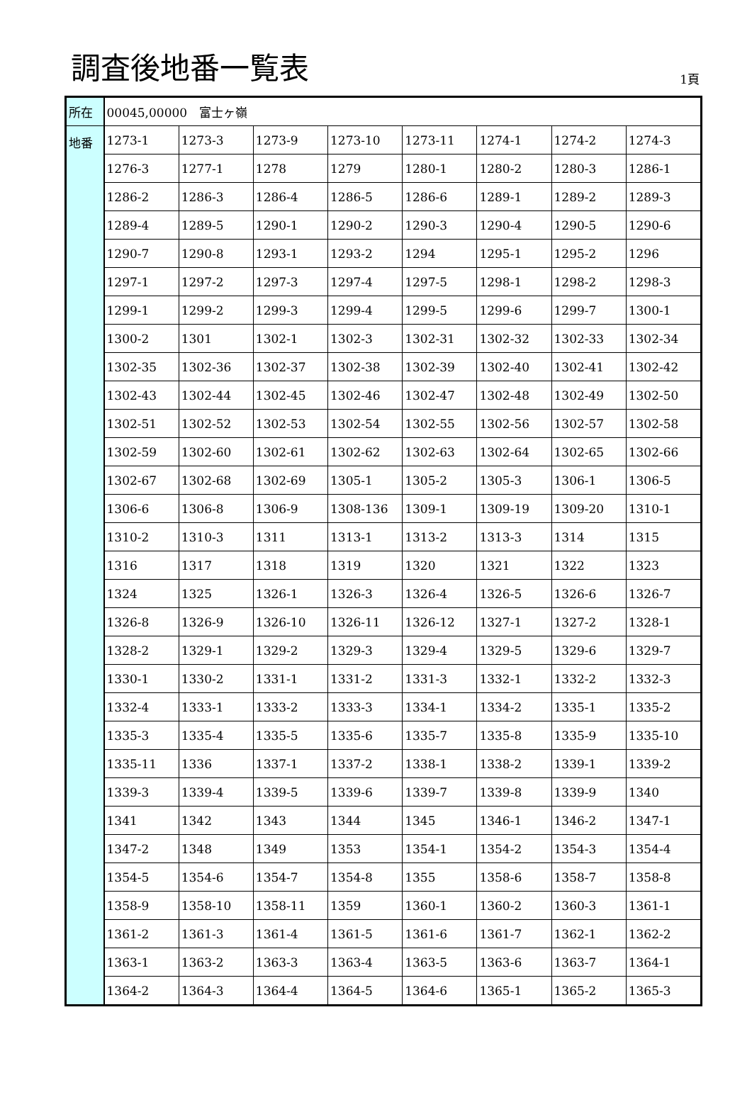調査後地番一覧表
1頁
| 所在 | 00045,00000 富士ヶ嶺 | | | | | | | |
| 地番 | 1273-1 | 1273-3 | 1273-9 | 1273-10 | 1273-11 | 1274-1 | 1274-2 | 1274-3 |
| | 1276-3 | 1277-1 | 1278 | 1279 | 1280-1 | 1280-2 | 1280-3 | 1286-1 |
| | 1286-2 | 1286-3 | 1286-4 | 1286-5 | 1286-6 | 1289-1 | 1289-2 | 1289-3 |
| | 1289-4 | 1289-5 | 1290-1 | 1290-2 | 1290-3 | 1290-4 | 1290-5 | 1290-6 |
| | 1290-7 | 1290-8 | 1293-1 | 1293-2 | 1294 | 1295-1 | 1295-2 | 1296 |
| | 1297-1 | 1297-2 | 1297-3 | 1297-4 | 1297-5 | 1298-1 | 1298-2 | 1298-3 |
| | 1299-1 | 1299-2 | 1299-3 | 1299-4 | 1299-5 | 1299-6 | 1299-7 | 1300-1 |
| | 1300-2 | 1301 | 1302-1 | 1302-3 | 1302-31 | 1302-32 | 1302-33 | 1302-34 |
| | 1302-35 | 1302-36 | 1302-37 | 1302-38 | 1302-39 | 1302-40 | 1302-41 | 1302-42 |
| | 1302-43 | 1302-44 | 1302-45 | 1302-46 | 1302-47 | 1302-48 | 1302-49 | 1302-50 |
| | 1302-51 | 1302-52 | 1302-53 | 1302-54 | 1302-55 | 1302-56 | 1302-57 | 1302-58 |
| | 1302-59 | 1302-60 | 1302-61 | 1302-62 | 1302-63 | 1302-64 | 1302-65 | 1302-66 |
| | 1302-67 | 1302-68 | 1302-69 | 1305-1 | 1305-2 | 1305-3 | 1306-1 | 1306-5 |
| | 1306-6 | 1306-8 | 1306-9 | 1308-136 | 1309-1 | 1309-19 | 1309-20 | 1310-1 |
| | 1310-2 | 1310-3 | 1311 | 1313-1 | 1313-2 | 1313-3 | 1314 | 1315 |
| | 1316 | 1317 | 1318 | 1319 | 1320 | 1321 | 1322 | 1323 |
| | 1324 | 1325 | 1326-1 | 1326-3 | 1326-4 | 1326-5 | 1326-6 | 1326-7 |
| | 1326-8 | 1326-9 | 1326-10 | 1326-11 | 1326-12 | 1327-1 | 1327-2 | 1328-1 |
| | 1328-2 | 1329-1 | 1329-2 | 1329-3 | 1329-4 | 1329-5 | 1329-6 | 1329-7 |
| | 1330-1 | 1330-2 | 1331-1 | 1331-2 | 1331-3 | 1332-1 | 1332-2 | 1332-3 |
| | 1332-4 | 1333-1 | 1333-2 | 1333-3 | 1334-1 | 1334-2 | 1335-1 | 1335-2 |
| | 1335-3 | 1335-4 | 1335-5 | 1335-6 | 1335-7 | 1335-8 | 1335-9 | 1335-10 |
| | 1335-11 | 1336 | 1337-1 | 1337-2 | 1338-1 | 1338-2 | 1339-1 | 1339-2 |
| | 1339-3 | 1339-4 | 1339-5 | 1339-6 | 1339-7 | 1339-8 | 1339-9 | 1340 |
| | 1341 | 1342 | 1343 | 1344 | 1345 | 1346-1 | 1346-2 | 1347-1 |
| | 1347-2 | 1348 | 1349 | 1353 | 1354-1 | 1354-2 | 1354-3 | 1354-4 |
| | 1354-5 | 1354-6 | 1354-7 | 1354-8 | 1355 | 1358-6 | 1358-7 | 1358-8 |
| | 1358-9 | 1358-10 | 1358-11 | 1359 | 1360-1 | 1360-2 | 1360-3 | 1361-1 |
| | 1361-2 | 1361-3 | 1361-4 | 1361-5 | 1361-6 | 1361-7 | 1362-1 | 1362-2 |
| | 1363-1 | 1363-2 | 1363-3 | 1363-4 | 1363-5 | 1363-6 | 1363-7 | 1364-1 |
| | 1364-2 | 1364-3 | 1364-4 | 1364-5 | 1364-6 | 1365-1 | 1365-2 | 1365-3 |